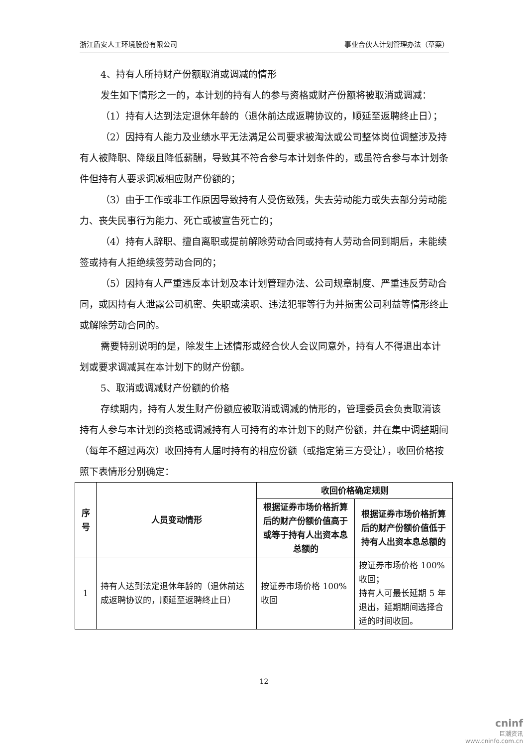浙江盾安人工环境股份有限公司 事业合伙人计划管理办法（草案）
4、持有人所持财产份额取消或调减的情形
发生如下情形之一的，本计划的持有人的参与资格或财产份额将被取消或调减：
（1）持有人达到法定退休年龄的（退休前达成返聘协议的，顺延至返聘终止日）；
（2）因持有人能力及业绩水平无法满足公司要求被淘汰或公司整体岗位调整涉及持有人被降职、降级且降低薪酬，导致其不符合参与本计划条件的，或虽符合参与本计划条件但持有人要求调减相应财产份额的；
（3）由于工作或非工作原因导致持有人受伤致残，失去劳动能力或失去部分劳动能力、丧失民事行为能力、死亡或被宣告死亡的；
（4）持有人辞职、擅自离职或提前解除劳动合同或持有人劳动合同到期后，未能续签或持有人拒绝续签劳动合同的；
（5）因持有人严重违反本计划及本计划管理办法、公司规章制度、严重违反劳动合同，或因持有人泄露公司机密、失职或渎职、违法犯罪等行为并损害公司利益等情形终止或解除劳动合同的。
需要特别说明的是，除发生上述情形或经合伙人会议同意外，持有人不得退出本计划或要求调减其在本计划下的财产份额。
5、取消或调减财产份额的价格
存续期内，持有人发生财产份额应被取消或调减的情形的，管理委员会负责取消该持有人参与本计划的资格或调减持有人可持有的本计划下的财产份额，并在集中调整期间（每年不超过两次）收回持有人届时持有的相应份额（或指定第三方受让），收回价格按照下表情形分别确定：
| 序号 | 人员变动情形 | 收回价格确定规则 | |
| --- | --- | --- | --- |
| | | 根据证券市场价格折算后的财产份额价值高于或等于持有人出资本息总额的 | 根据证券市场价格折算后的财产份额价值低于持有人出资本息总额的 |
| 1 | 持有人达到法定退休年龄的（退休前达成返聘协议的，顺延至返聘终止日） | 按证券市场价格 100%收回 | 按证券市场价格 100%收回； 持有人可最长延期 5 年退出，延期期间选择合适的时间收回。 |
12
cninf
巨潮资讯
www.cninfo.com.cn